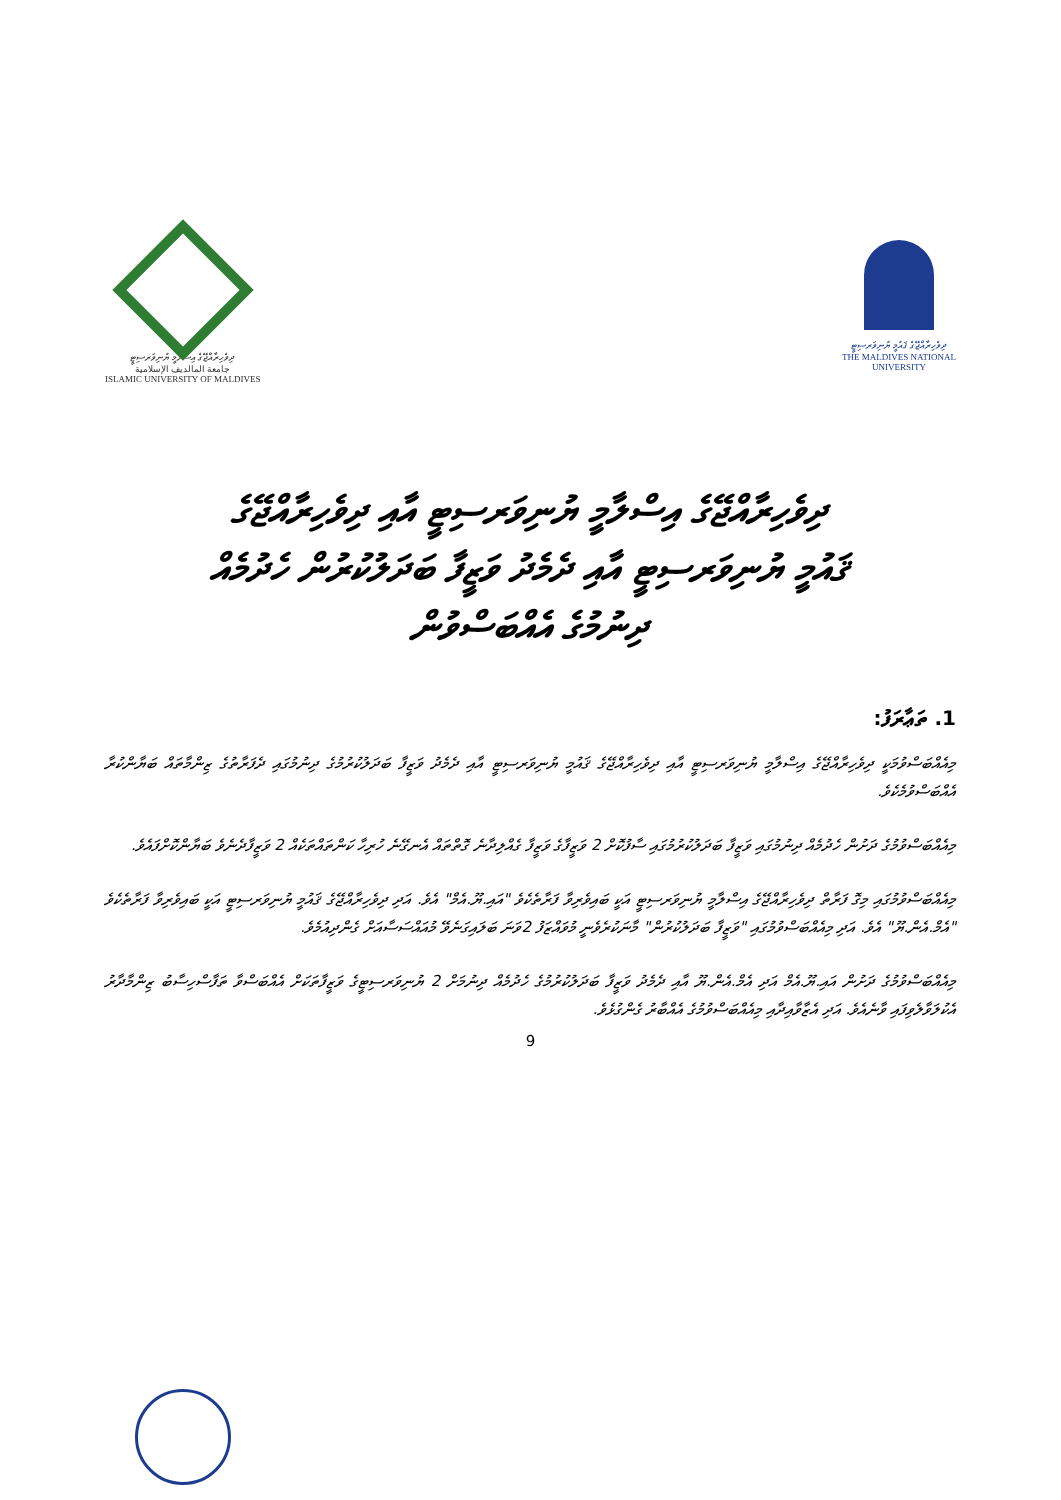ދިވެހިރާއްޖޭގެ އިސްލާމީ ޔުނިވަރސިޓީ
جامعة المالديف الإسلامية
ISLAMIC UNIVERSITY OF MALDIVES
ދިވެހިރާއްޖޭގެ ޤައުމީ ޔުނިވަރސިޓީ
THE MALDIVES NATIONAL
UNIVERSITY
ދިވެހިރާއްޖޭގެ އިސްލާމީ ޔުނިވަރސިޓީ އާއި ދިވެހިރާއްޖޭގެ
ޤައުމީ ޔުނިވަރސިޓީ އާއި ދެމެދު ވަޒީފާ ބަދަލުކުރުން ހެދުމެއް
ދިނުމުގެ އެއްބަސްވުން
1. ތަޢާރަފު:
މިއެއްބަސްވުމަކީ ދިވެހިރާއްޖޭގެ އިސްލާމީ ޔުނިވަރސިޓީ އާއި ދިވެހިރާއްޖޭގެ ޤައުމީ ޔުނިވަރސިޓީ އާއި ދެމެދު ވަޒީފާ ބަދަލުކުރުމުގެ ދިނުމުގައި ދެފަރާތުގެ ޒިންމާތައް ބަޔާންކުރާ އެއްބަސްވުމެކެވެ.
މިއެއްބަސްވުމުގެ ދަށުން ހެދުމެއް ދިނުމުގައި ވަޒީފާ ބަދަލުކުރުމުގައި ސާފުކޮށް 2 ވަޒީފާގެ ވަޒީފާ ގެއްލިދާނެ ގޮތްތައް އެނގޭނެ ހުރިހާ ކަންތައްތަކެއް 2 ވަޒީފާދެނެވެ ބަޔާންކޮށްފައެވެ.
މިއެއްބަސްވުމުގައި މިގޮ ފަރާތް ދިވެހިރާއްޖޭގެ އިސްލާމީ ޔުނިވަރސިޓީ އަކީ ބައިވެރިވާ ފަރާތެކެވެ "އައި.ޔޫ.އެމް" އެވެ. އަދި ދިވެހިރާއްޖޭގެ ޤައުމީ ޔުނިވަރސިޓީ އަކީ ބައިވެރިވާ ފަރާތެކެވެ "އެމް.އެން.ޔޫ" އެވެ. އަދި މިއެއްބަސްވުމުގައި "ވަޒީފާ ބަދަލުކުރުން" މާނަކުރެވެނީ މުވައްޒަފު 2ވަނަ ބަލައިގަނެވޭ މުއައްސަސާއަށް ގެންދިއުމެވެ.
މިއެއްބަސްވުމުގެ ދަށުން އައި.ޔޫ.އެމް އަދި އެމް.އެން.ޔޫ އާއި ދެމެދު ވަޒީފާ ބަދަލުކުރުމުގެ ހެދުމެއް ދިނުމަށް 2 ޔުނިވަރސިޓީގެ ވަޒީފާތަކަށް އެއްބަސްވާ ތަފާސްހިސާބު ޒިންމާދާރު އެކުލަވާލެވިފައި ވާނެއެވެ. އަދި އެޒާވާއިދާއި މިއެއްބަސްވުމުގެ އެއްބާރު ގެންގުޅެވެ.
9